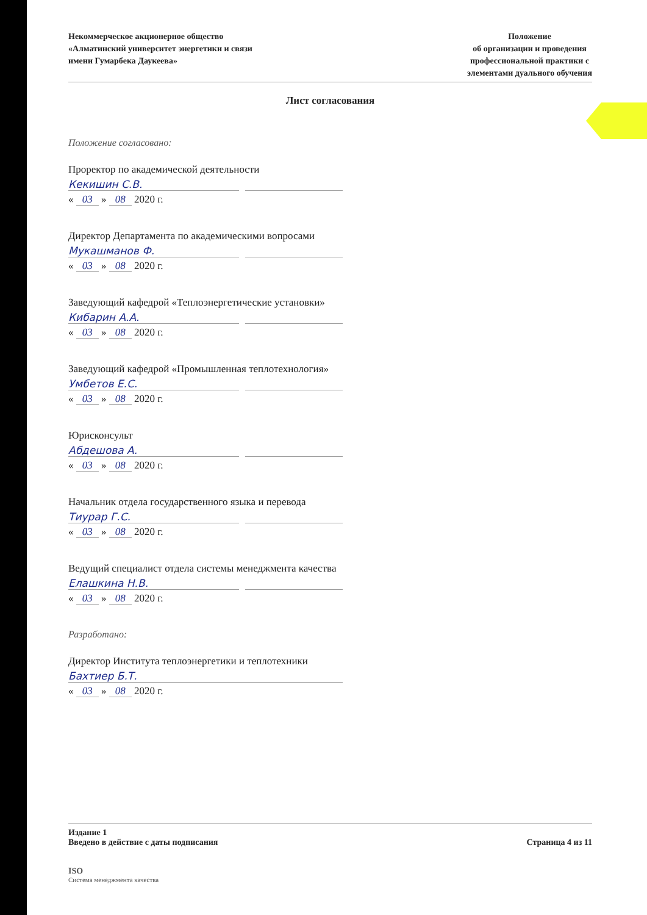Некоммерческое акционерное общество
«Алматинский университет энергетики и связи
имени Гумарбека Даукеева»
Положение
об организации и проведения
профессиональной практики с
элементами дуального обучения
Лист согласования
Положение согласовано:
Проректор по академической деятельности
Кекишин С.В.
« 03 » 08 2020 г.
Директор Департамента по академическими вопросами
Мукашманов Ф.
« 03 » 08 2020 г.
Заведующий кафедрой «Теплоэнергетические установки»
Кибарин А.А.
« 03 » 08 2020 г.
Заведующий кафедрой «Промышленная теплотехнология»
Умбетов Е.С.
« 03 » 08 2020 г.
Юрисконсульт
Абдешова А.
« 03 » 08 2020 г.
Начальник отдела государственного языка и перевода
Тиурар Г.С.
« 03 » 08 2020 г.
Ведущий специалист отдела системы менеджмента качества
Елашкина Н.В.
« 03 » 08 2020 г.
Разработано:
Директор Института теплоэнергетики и теплотехники
Бахтиер Б.Т.
« 03 » 08 2020 г.
Издание 1
Введено в действие с даты подписания
Страница 4 из 11
ISO
Система менеджмента качества